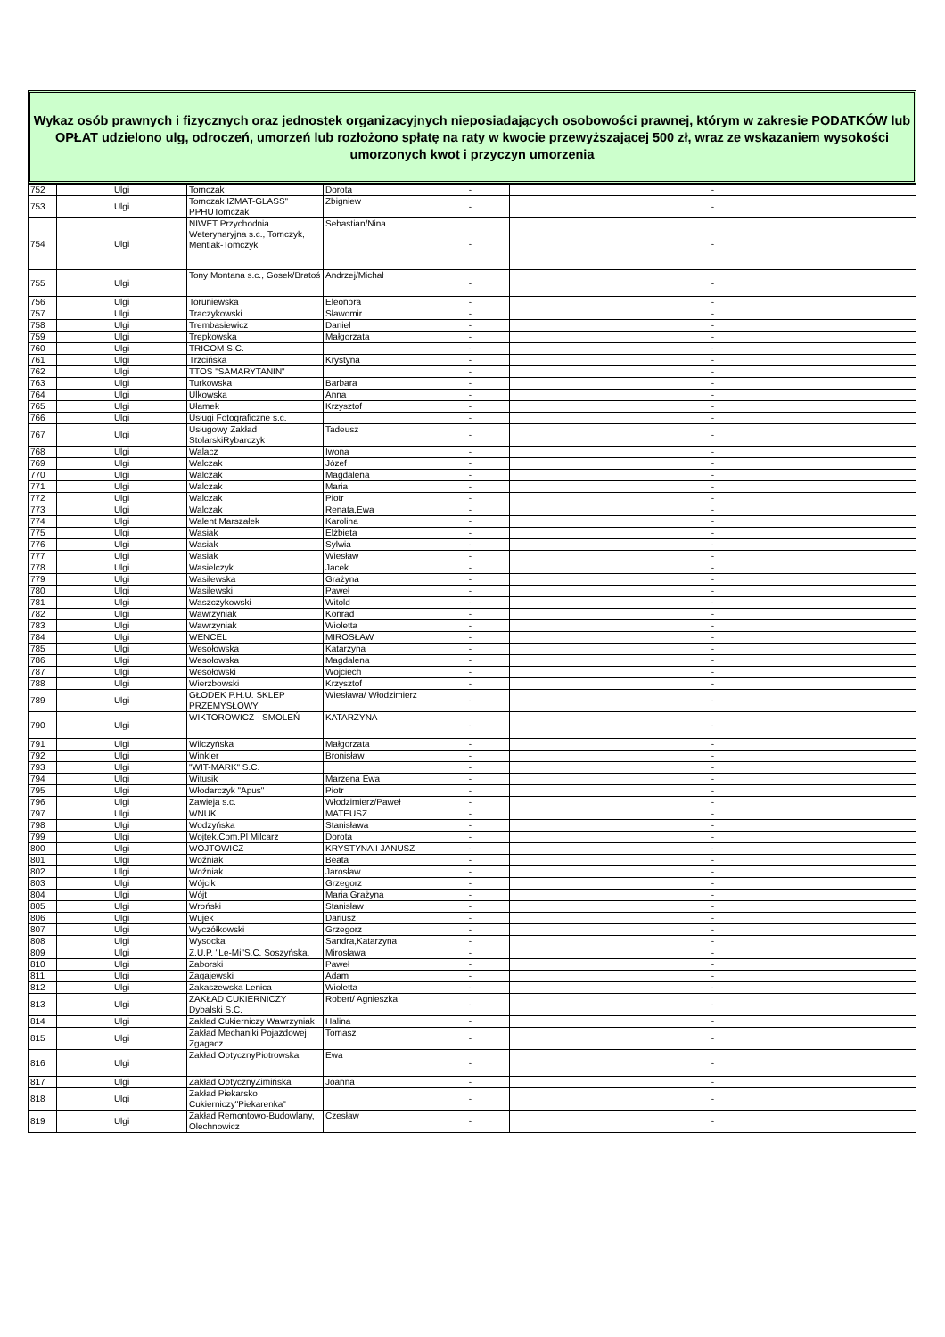Wykaz osób prawnych i fizycznych oraz jednostek organizacyjnych nieposiadających osobowości prawnej, którym w zakresie PODATKÓW lub OPŁAT udzielono ulg, odroczeń, umorzeń lub rozłożono spłatę na raty w kwocie przewyższającej 500 zł, wraz ze wskazaniem wysokości umorzonych kwot i przyczyn umorzenia
| 752 | Ulgi | Tomczak | Dorota | - | - |
| 753 | Ulgi | Tomczak IZMAT-GLASS" PPHUTomczak | Zbigniew | - | - |
| 754 | Ulgi | NIWET Przychodnia Weterynaryjna s.c., Tomczyk, Mentlak-Tomczyk | Sebastian/Nina | - | - |
| 755 | Ulgi | Tony Montana s.c., Gosek/Bratoś | Andrzej/Michał | - | - |
| 756 | Ulgi | Toruniewska | Eleonora | - | - |
| 757 | Ulgi | Traczykowski | Sławomir | - | - |
| 758 | Ulgi | Trembasiewicz | Daniel | - | - |
| 759 | Ulgi | Trepkowska | Małgorzata | - | - |
| 760 | Ulgi | TRICOM S.C. | | - | - |
| 761 | Ulgi | Trzcińska | Krystyna | - | - |
| 762 | Ulgi | TTOS "SAMARYTANIN" | | - | - |
| 763 | Ulgi | Turkowska | Barbara | - | - |
| 764 | Ulgi | Ulkowska | Anna | - | - |
| 765 | Ulgi | Ułamek | Krzysztof | - | - |
| 766 | Ulgi | Usługi Fotograficzne s.c. | | - | - |
| 767 | Ulgi | Usługowy Zakład StolarskiRybarczyk | Tadeusz | - | - |
| 768 | Ulgi | Walacz | Iwona | - | - |
| 769 | Ulgi | Walczak | Józef | - | - |
| 770 | Ulgi | Walczak | Magdalena | - | - |
| 771 | Ulgi | Walczak | Maria | - | - |
| 772 | Ulgi | Walczak | Piotr | - | - |
| 773 | Ulgi | Walczak | Renata,Ewa | - | - |
| 774 | Ulgi | Walent Marszałek | Karolina | - | - |
| 775 | Ulgi | Wasiak | Elżbieta | - | - |
| 776 | Ulgi | Wasiak | Sylwia | - | - |
| 777 | Ulgi | Wasiak | Wiesław | - | - |
| 778 | Ulgi | Wasielczyk | Jacek | - | - |
| 779 | Ulgi | Wasilewska | Grażyna | - | - |
| 780 | Ulgi | Wasilewski | Paweł | - | - |
| 781 | Ulgi | Waszczykowski | Witold | - | - |
| 782 | Ulgi | Wawrzyniak | Konrad | - | - |
| 783 | Ulgi | Wawrzyniak | Wioletta | - | - |
| 784 | Ulgi | WENCEL | MIROSŁAW | - | - |
| 785 | Ulgi | Wesołowska | Katarzyna | - | - |
| 786 | Ulgi | Wesołowska | Magdalena | - | - |
| 787 | Ulgi | Wesołowski | Wojciech | - | - |
| 788 | Ulgi | Wierzbowski | Krzysztof | - | - |
| 789 | Ulgi | GŁODEK P.H.U. SKLEP PRZEMYSŁOWY | Wiesława/ Włodzimierz | - | - |
| 790 | Ulgi | WIKTOROWICZ - SMOLEŃ | KATARZYNA | - | - |
| 791 | Ulgi | Wilczyńska | Małgorzata | - | - |
| 792 | Ulgi | Winkler | Bronisław | - | - |
| 793 | Ulgi | "WIT-MARK" S.C. | | - | - |
| 794 | Ulgi | Witusik | Marzena Ewa | - | - |
| 795 | Ulgi | Włodarczyk "Apus" | Piotr | - | - |
| 796 | Ulgi | Zawieja s.c. | Włodzimierz/Paweł | - | - |
| 797 | Ulgi | WNUK | MATEUSZ | - | - |
| 798 | Ulgi | Wodzyńska | Stanisława | - | - |
| 799 | Ulgi | Wojtek.Com.Pl Milcarz | Dorota | - | - |
| 800 | Ulgi | WOJTOWICZ | KRYSTYNA I JANUSZ | - | - |
| 801 | Ulgi | Woźniak | Beata | - | - |
| 802 | Ulgi | Woźniak | Jarosław | - | - |
| 803 | Ulgi | Wójcik | Grzegorz | - | - |
| 804 | Ulgi | Wójt | Maria,Grażyna | - | - |
| 805 | Ulgi | Wroński | Stanisław | - | - |
| 806 | Ulgi | Wujek | Dariusz | - | - |
| 807 | Ulgi | Wyczółkowski | Grzegorz | - | - |
| 808 | Ulgi | Wysocka | Sandra,Katarzyna | - | - |
| 809 | Ulgi | Z.U.P. "Le-Mi"S.C. Soszyńska, | Mirosława | - | - |
| 810 | Ulgi | Zaborski | Paweł | - | - |
| 811 | Ulgi | Zagajewski | Adam | - | - |
| 812 | Ulgi | Zakaszewska Lenica | Wioletta | - | - |
| 813 | Ulgi | ZAKŁAD CUKIERNICZY Dybalski S.C. | Robert/ Agnieszka | - | - |
| 814 | Ulgi | Zakład Cukierniczy Wawrzyniak | Halina | - | - |
| 815 | Ulgi | Zakład Mechaniki Pojazdowej Zgagacz | Tomasz | - | - |
| 816 | Ulgi | Zakład OptycznyPiotrowska | Ewa | - | - |
| 817 | Ulgi | Zakład OptycznyZimińska | Joanna | - | - |
| 818 | Ulgi | Zakład Piekarsko Cukierniczy"Piekarenka" | | - | - |
| 819 | Ulgi | Zakład Remontowo-Budowlany, Olechnowicz | Czesław | - | - |